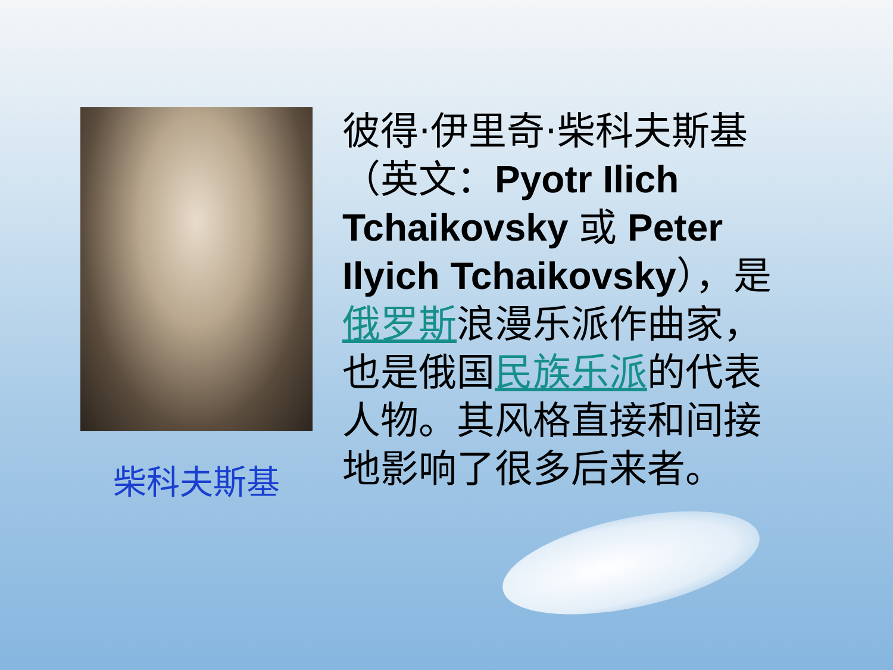柴科夫斯基
彼得·伊里奇·柴科夫斯基（英文：Pyotr Ilich Tchaikovsky 或 Peter Ilyich Tchaikovsky），是俄罗斯浪漫乐派作曲家，也是俄国民族乐派的代表人物。其风格直接和间接地影响了很多后来者。